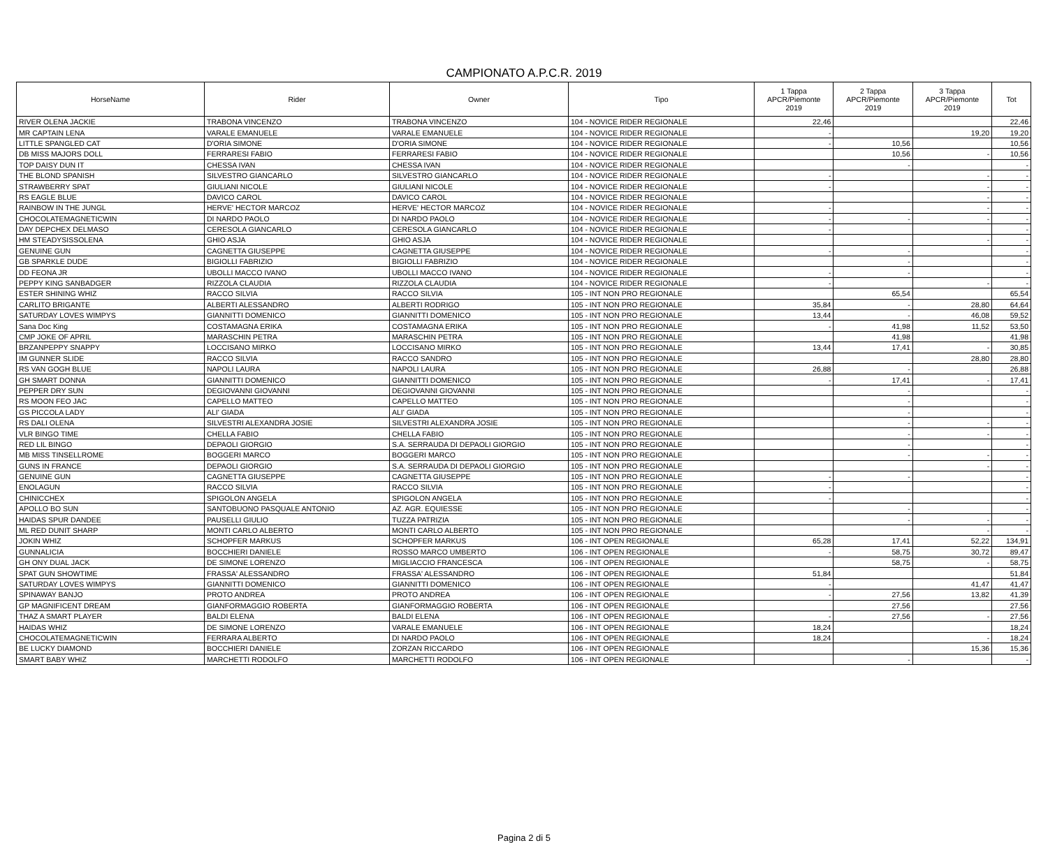CAMPIONATO A.P.C.R. 2019
| HorseName | Rider | Owner | Tipo | 1 Tappa APCR/Piemonte 2019 | 2 Tappa APCR/Piemonte 2019 | 3 Tappa APCR/Piemonte 2019 | Tot |
| --- | --- | --- | --- | --- | --- | --- | --- |
| RIVER OLENA JACKIE | TRABONA VINCENZO | TRABONA VINCENZO | 104 - NOVICE RIDER REGIONALE | 22,46 | | | 22,46 |
| MR CAPTAIN LENA | VARALE EMANUELE | VARALE EMANUELE | 104 - NOVICE RIDER REGIONALE | - | | 19,20 | 19,20 |
| LITTLE SPANGLED CAT | D'ORIA SIMONE | D'ORIA SIMONE | 104 - NOVICE RIDER REGIONALE | - | 10,56 | | 10,56 |
| DB MISS MAJORS DOLL | FERRARESI FABIO | FERRARESI FABIO | 104 - NOVICE RIDER REGIONALE | | 10,56 | - | 10,56 |
| TOP DAISY DUN IT | CHESSA IVAN | CHESSA IVAN | 104 - NOVICE RIDER REGIONALE | | - | | - |
| THE BLOND SPANISH | SILVESTRO GIANCARLO | SILVESTRO GIANCARLO | 104 - NOVICE RIDER REGIONALE | - | | - | - |
| STRAWBERRY SPAT | GIULIANI NICOLE | GIULIANI NICOLE | 104 - NOVICE RIDER REGIONALE | - | | - | - |
| RS EAGLE BLUE | DAVICO CAROL | DAVICO CAROL | 104 - NOVICE RIDER REGIONALE | | | - | - |
| RAINBOW IN THE JUNGL | HERVE' HECTOR MARCOZ | HERVE' HECTOR MARCOZ | 104 - NOVICE RIDER REGIONALE | - | | - | - |
| CHOCOLATEMAGNETICWIN | DI NARDO PAOLO | DI NARDO PAOLO | 104 - NOVICE RIDER REGIONALE | - | - | - | - |
| DAY DEPCHEX DELMASO | CERESOLA GIANCARLO | CERESOLA GIANCARLO | 104 - NOVICE RIDER REGIONALE | - | | | - |
| HM STEADYSISSOLENA | GHIO ASJA | GHIO ASJA | 104 - NOVICE RIDER REGIONALE | | | - | - |
| GENUINE GUN | CAGNETTA GIUSEPPE | CAGNETTA GIUSEPPE | 104 - NOVICE RIDER REGIONALE | - | - | | - |
| GB SPARKLE DUDE | BIGIOLLI FABRIZIO | BIGIOLLI FABRIZIO | 104 - NOVICE RIDER REGIONALE | | - | | - |
| DD FEONA JR | UBOLLI MACCO IVANO | UBOLLI MACCO IVANO | 104 - NOVICE RIDER REGIONALE | - | - | | - |
| PEPPY KING SANBADGER | RIZZOLA CLAUDIA | RIZZOLA CLAUDIA | 104 - NOVICE RIDER REGIONALE | - | | - | - |
| ESTER SHINING WHIZ | RACCO SILVIA | RACCO SILVIA | 105 - INT NON PRO REGIONALE | | 65,54 | | 65,54 |
| CARLITO BRIGANTE | ALBERTI ALESSANDRO | ALBERTI RODRIGO | 105 - INT NON PRO REGIONALE | 35,84 | - | 28,80 | 64,64 |
| SATURDAY LOVES WIMPYS | GIANNITTI DOMENICO | GIANNITTI DOMENICO | 105 - INT NON PRO REGIONALE | 13,44 | - | 46,08 | 59,52 |
| Sana Doc King | COSTAMAGNA ERIKA | COSTAMAGNA ERIKA | 105 - INT NON PRO REGIONALE | - | 41,98 | 11,52 | 53,50 |
| CMP JOKE OF APRIL | MARASCHIN PETRA | MARASCHIN PETRA | 105 - INT NON PRO REGIONALE | | 41,98 | | 41,98 |
| BRZANPEPPY SNAPPY | LOCCISANO MIRKO | LOCCISANO MIRKO | 105 - INT NON PRO REGIONALE | 13,44 | 17,41 | - | 30,85 |
| IM GUNNER SLIDE | RACCO SILVIA | RACCO SANDRO | 105 - INT NON PRO REGIONALE | | | 28,80 | 28,80 |
| RS VAN GOGH BLUE | NAPOLI LAURA | NAPOLI LAURA | 105 - INT NON PRO REGIONALE | 26,88 | - | | 26,88 |
| GH SMART DONNA | GIANNITTI DOMENICO | GIANNITTI DOMENICO | 105 - INT NON PRO REGIONALE | - | 17,41 | - | 17,41 |
| PEPPER DRY SUN | DEGIOVANNI GIOVANNI | DEGIOVANNI GIOVANNI | 105 - INT NON PRO REGIONALE | | - | | - |
| RS MOON FEO JAC | CAPELLO MATTEO | CAPELLO MATTEO | 105 - INT NON PRO REGIONALE | | - | | - |
| GS PICCOLA LADY | ALI' GIADA | ALI' GIADA | 105 - INT NON PRO REGIONALE | | - | | - |
| RS DALI OLENA | SILVESTRI ALEXANDRA JOSIE | SILVESTRI ALEXANDRA JOSIE | 105 - INT NON PRO REGIONALE | | - | - | - |
| VLR BINGO TIME | CHELLA FABIO | CHELLA FABIO | 105 - INT NON PRO REGIONALE | | - | - | - |
| RED LIL BINGO | DEPAOLI GIORGIO | S.A. SERRAUDA DI DEPAOLI GIORGIO | 105 - INT NON PRO REGIONALE | | - | | - |
| MB MISS TINSELLROME | BOGGERI MARCO | BOGGERI MARCO | 105 - INT NON PRO REGIONALE | | - | - | - |
| GUNS IN FRANCE | DEPAOLI GIORGIO | S.A. SERRAUDA DI DEPAOLI GIORGIO | 105 - INT NON PRO REGIONALE | | | - | - |
| GENUINE GUN | CAGNETTA GIUSEPPE | CAGNETTA GIUSEPPE | 105 - INT NON PRO REGIONALE | - | - | | - |
| ENOLAGUN | RACCO SILVIA | RACCO SILVIA | 105 - INT NON PRO REGIONALE | - | | | - |
| CHINICCHEX | SPIGOLON ANGELA | SPIGOLON ANGELA | 105 - INT NON PRO REGIONALE | - | | | - |
| APOLLO BO SUN | SANTOBUONO PASQUALE ANTONIO | AZ. AGR. EQUIESSE | 105 - INT NON PRO REGIONALE | | - | | - |
| HAIDAS SPUR DANDEE | PAUSELLI GIULIO | TUZZA PATRIZIA | 105 - INT NON PRO REGIONALE | | - | - | - |
| ML RED DUNIT SHARP | MONTI CARLO ALBERTO | MONTI CARLO ALBERTO | 105 - INT NON PRO REGIONALE | | | - | - |
| JOKIN WHIZ | SCHOPFER MARKUS | SCHOPFER MARKUS | 106 - INT OPEN REGIONALE | 65,28 | 17,41 | 52,22 | 134,91 |
| GUNNALICIA | BOCCHIERI DANIELE | ROSSO MARCO UMBERTO | 106 - INT OPEN REGIONALE | - | 58,75 | 30,72 | 89,47 |
| GH ONY DUAL JACK | DE SIMONE LORENZO | MIGLIACCIO FRANCESCA | 106 - INT OPEN REGIONALE | | 58,75 | - | 58,75 |
| SPAT GUN SHOWTIME | FRASSA' ALESSANDRO | FRASSA' ALESSANDRO | 106 - INT OPEN REGIONALE | 51,84 | | | 51,84 |
| SATURDAY LOVES WIMPYS | GIANNITTI DOMENICO | GIANNITTI DOMENICO | 106 - INT OPEN REGIONALE | - | | 41,47 | 41,47 |
| SPINAWAY BANJO | PROTO ANDREA | PROTO ANDREA | 106 - INT OPEN REGIONALE | - | 27,56 | 13,82 | 41,39 |
| GP MAGNIFICENT DREAM | GIANFORMAGGIO ROBERTA | GIANFORMAGGIO ROBERTA | 106 - INT OPEN REGIONALE | | 27,56 | | 27,56 |
| THAZ A SMART PLAYER | BALDI ELENA | BALDI ELENA | 106 - INT OPEN REGIONALE | - | 27,56 | - | 27,56 |
| HAIDAS WHIZ | DE SIMONE LORENZO | VARALE EMANUELE | 106 - INT OPEN REGIONALE | 18,24 | | | 18,24 |
| CHOCOLATEMAGNETICWIN | FERRARA ALBERTO | DI NARDO PAOLO | 106 - INT OPEN REGIONALE | 18,24 | | - | 18,24 |
| BE LUCKY DIAMOND | BOCCHIERI DANIELE | ZORZAN RICCARDO | 106 - INT OPEN REGIONALE | | | 15,36 | 15,36 |
| SMART BABY WHIZ | MARCHETTI RODOLFO | MARCHETTI RODOLFO | 106 - INT OPEN REGIONALE | | - | | - |
Pagina 2 di 5